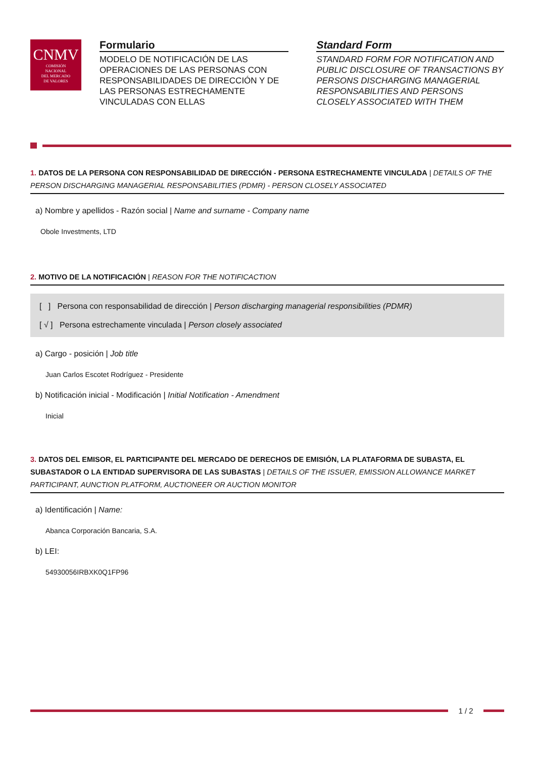CNMV
COMISIÓN
NACIONAL
DEL MERCADO
DE VALORES
Formulario
MODELO DE NOTIFICACIÓN DE LAS OPERACIONES DE LAS PERSONAS CON RESPONSABILIDADES DE DIRECCIÓN Y DE LAS PERSONAS ESTRECHAMENTE VINCULADAS CON ELLAS
Standard Form
STANDARD FORM FOR NOTIFICATION AND PUBLIC DISCLOSURE OF TRANSACTIONS BY PERSONS DISCHARGING MANAGERIAL RESPONSABILITIES AND PERSONS CLOSELY ASSOCIATED WITH THEM
1. DATOS DE LA PERSONA CON RESPONSABILIDAD DE DIRECCIÓN - PERSONA ESTRECHAMENTE VINCULADA | DETAILS OF THE PERSON DISCHARGING MANAGERIAL RESPONSABILITIES (PDMR) - PERSON CLOSELY ASSOCIATED
a) Nombre y apellidos - Razón social | Name and surname - Company name
Obole Investments, LTD
2. MOTIVO DE LA NOTIFICACIÓN | REASON FOR THE NOTIFICACTION
[ ] Persona con responsabilidad de dirección | Person discharging managerial responsibilities (PDMR)
[ √ ] Persona estrechamente vinculada | Person closely associated
a) Cargo - posición | Job title
Juan Carlos Escotet Rodríguez - Presidente
b) Notificación inicial - Modificación | Initial Notification - Amendment
Inicial
3. DATOS DEL EMISOR, EL PARTICIPANTE DEL MERCADO DE DERECHOS DE EMISIÓN, LA PLATAFORMA DE SUBASTA, EL SUBASTADOR O LA ENTIDAD SUPERVISORA DE LAS SUBASTAS | DETAILS OF THE ISSUER, EMISSION ALLOWANCE MARKET PARTICIPANT, AUNCTION PLATFORM, AUCTIONEER OR AUCTION MONITOR
a) Identificación | Name:
Abanca Corporación Bancaria, S.A.
b) LEI:
54930056IRBXK0Q1FP96
1 / 2